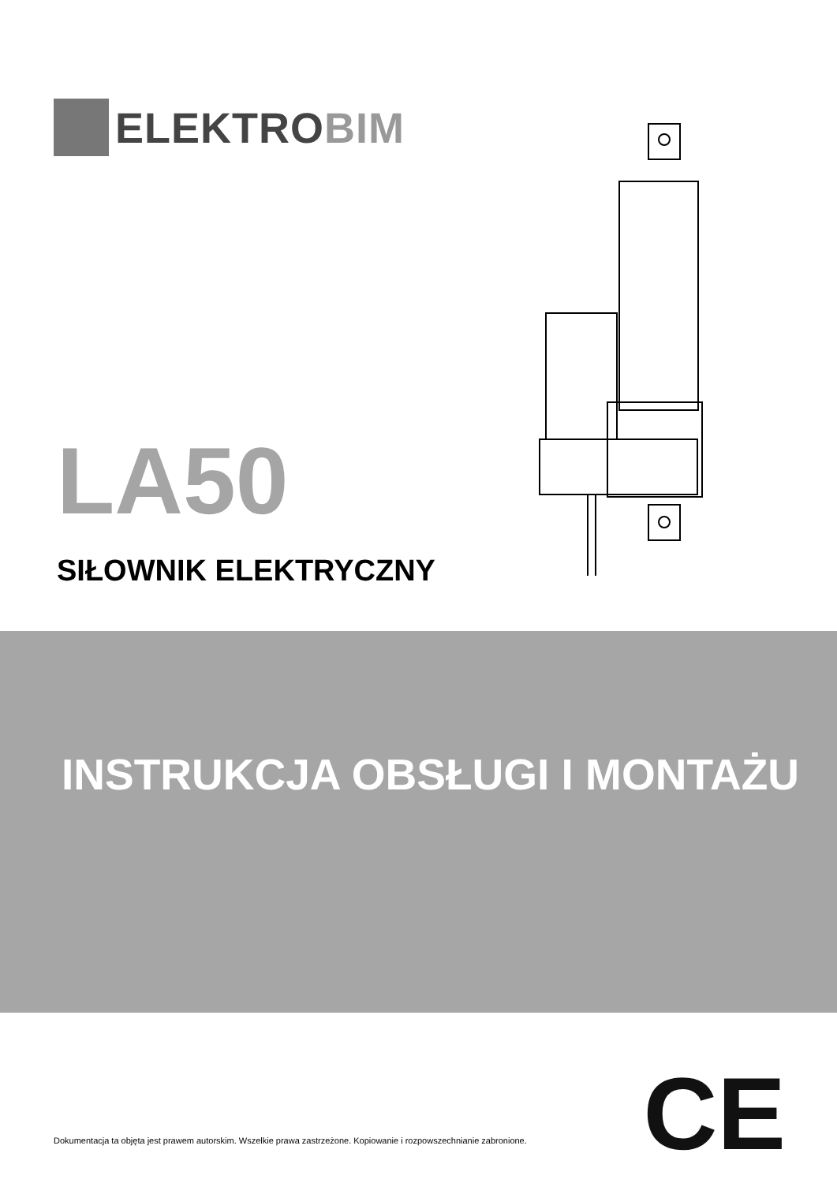ELEKTROBIM
LA50
SIŁOWNIK ELEKTRYCZNY
INSTRUKCJA OBSŁUGI I MONTAŻU
CE
Dokumentacja ta objęta jest prawem autorskim. Wszelkie prawa zastrzeżone. Kopiowanie i rozpowszechnianie zabronione.